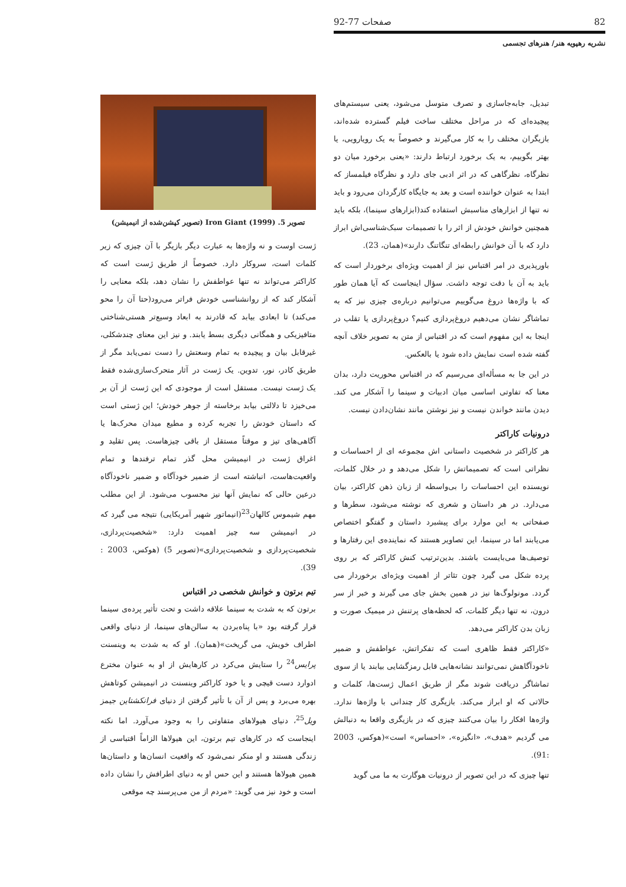82 صفحات 77-92
نشریه رهپویه هنر/ هنرهای تجسمی
تبدیل، جابه‌جاسازی و تصرف متوسل می‌شود، یعنی سیستم‌های پیچیده‌ای که در مراحل مختلف ساخت فیلم گسترده شده‌اند، بازیگران مختلف را به کار می‌گیرند و خصوصاً به یک رویارویی، یا بهتر بگوییم، به یک برخورد ارتباط دارند: «یعنی برخورد میان دو نظرگاه، نظرگاهی که در اثر ادبی جای دارد و نظرگاه فیلمساز که ابتدا به عنوان خواننده است و بعد به جایگاه کارگردان می‌رود و باید نه تنها از ابزارهای مناسبش استفاده کند(ابزارهای سینما)، بلکه باید همچنین خوانش خودش از اثر را با تصمیمات سبک‌شناسی‌اش ابراز دارد که با آن خوانش رابطه‌ای تنگاتنگ دارند»(همان، 23).
باورپذیری در امر اقتباس نیز از اهمیت ویژه‌ای برخوردار است که باید به آن با دقت توجه داشت. سؤال اینجاست که آیا همان طور که با واژه‌ها دروغ می‌گوییم می‌توانیم درباره‌ی چیزی نیز که به تماشاگر نشان می‌دهیم دروغ‌پردازی کنیم؟ دروغ‌پردازی یا تقلب در اینجا به این مفهوم است که در اقتباس از متن به تصویر خلاف آنچه گفته شده است نمایش داده شود یا بالعکس.
در این جا به مسأله‌ای می‌رسیم که در اقتباس محوریت دارد، بدان معنا که تفاوتی اساسی میان ادبیات و سینما را آشکار می کند. دیدن مانند خواندن نیست و نیز نوشتن مانند نشان‌دادن نیست.
درونیات کاراکتر
هر کاراکتر در شخصیت داستانی اش مجموعه ای از احساسات و نظراتی است که تصمیماتش را شکل می‌دهد و در خلال کلمات، نویسنده این احساسات را بی‌واسطه از زبان ذهن کاراکتر، بیان می‌دارد. در هر داستان و شعری که نوشته می‌شود، سطرها و صفحاتی به این موارد برای پیشبرد داستان و گفتگو اختصاص می‌یابند اما در سینما، این تصاویر هستند که نماینده‌ی این رفتارها و توصیف‌ها می‌بایست باشند. بدین‌ترتیب کنش کاراکتر که بر روی پرده شکل می گیرد چون تئاتر از اهمیت ویژه‌ای برخوردار می گردد. مونولوگ‌ها نیز در همین بخش جای می گیرند و خبر از سر درون، نه تنها دیگر کلمات، که لحظه‌های پرتنش در میمیک صورت و زبان بدن کاراکتر می‌دهد.
«کاراکتر فقط ظاهری است که تفکراتش، عواطفش و ضمیر ناخودآگاهش نمی‌توانند نشانه‌هایی قابل رمزگشایی بیابند یا از سوی تماشاگر دریافت شوند مگر از طریق اعمال ژست‌ها، کلمات و حالاتی که او ابراز می‌کند. بازیگری کار چندانی با واژه‌ها ندارد. واژه‌ها افکار را بیان می‌کنند چیزی که در بازیگری واقعا به دنبالش می گردیم «هدف»، «انگیزه»، «احساس» است»(هوکس، 2003 :91).
تنها چیزی که در این تصویر از درونیات هوگارت به ما می گوید
تصویر 5. Iron Giant (1999) (تصویر کپشن‌شده از انیمیشن)
ژست اوست و نه واژه‌ها به عبارت دیگر بازیگر با آن چیزی که زیر کلمات است، سروکار دارد. خصوصاً از طریق ژست است که کاراکتر می‌تواند نه تنها عواطفش را نشان دهد، بلکه معنایی را آشکار کند که از روانشناسی خودش فراتر می‌رود(حتا آن را محو می‌کند) تا ابعادی بیابد که قادرند به ابعاد وسیع‌تر هستی‌شناختی متافیزیکی و همگانی دیگری بسط یابند. و نیز این معنای چندشکلی، غیرقابل بیان و پیچیده به تمام وسعتش را دست نمی‌یابد مگر از طریق کادر، نور، تدوین. یک ژست در آثار متحرک‌سازی‌شده فقط یک ژست نیست. مستقل است از موجودی که این ژست از آن بر می‌خیزد تا دلالتی بیابد برخاسته از جوهر خودش؛ این ژستی است که داستان خودش را تجربه کرده و مطیع میدان محرک‌ها یا آگاهی‌های تیز و موقتاً مستقل از باقی چیزهاست. پس تقلید و اغراق ژست در انیمیشن محل گذر تمام ترفندها و تمام واقعیت‌هاست، انباشته است از ضمیر خودآگاه و ضمیر ناخودآگاه درعین حالی که نمایش آنها نیز محسوب می‌شود. از این مطلب مهم شیموس کالهان<sup>23</sup>(انیماتور شهیر آمریکایی) نتیجه می گیرد که در انیمیشن سه چیز اهمیت دارد: «شخصیت‌پردازی، شخصیت‌پردازی و شخصیت‌پردازی»(تصویر 5) (هوکس، 2003 : 39).
تیم برتون و خوانش شخصی در اقتباس
برتون که به شدت به سینما علاقه داشت و تحت تأثیر پرده‌ی سینما قرار گرفته بود «با پناه‌بردن به سالن‌های سینما، از دنیای واقعی اطراف خویش، می گریخت»(همان). او که به شدت به وینسنت پرایس<sup>24</sup> را ستایش می‌کرد در کارهایش از او به عنوان مخترع ادوارد دست قیچی و یا خود کاراکتر وینسنت در انیمیشن کوتاهش بهره می‌برد و پس از آن با تأثیر گرفتن از دنیای فرانکشتاین جیمز ویل<sup>25</sup>، دنیای هیولاهای متفاوتی را به وجود می‌آورد. اما نکته اینجاست که در کارهای تیم برتون، این هیولاها الزاماً اقتباسی از زندگی هستند و او منکر نمی‌شود که واقعیت انسان‌ها و داستان‌ها همین هیولاها هستند و این حس او به دنیای اطرافش را نشان داده است و خود نیز می گوید: «مردم از من می‌پرسند چه موقعی